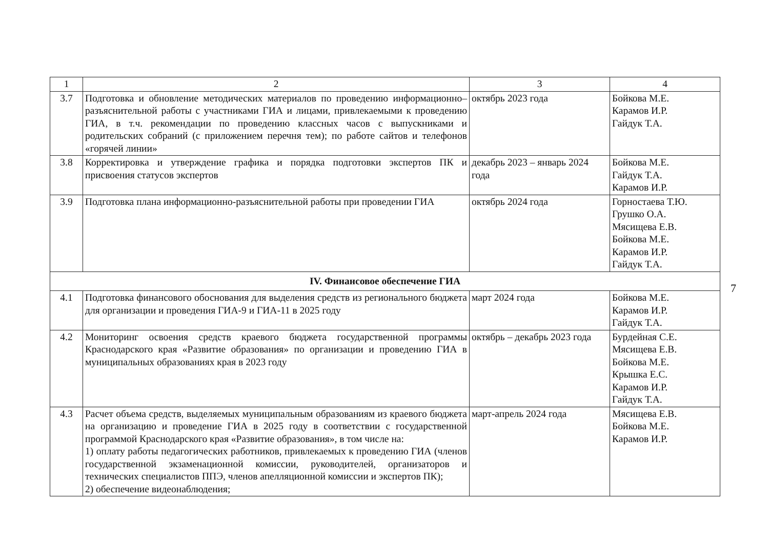| 1 | 2 | 3 | 4 |
| --- | --- | --- | --- |
| 3.7 | Подготовка и обновление методических материалов по проведению информационно–разъяснительной работы с участниками ГИА и лицами, привлекаемыми к проведению ГИА, в т.ч. рекомендации по проведению классных часов с выпускниками и родительских собраний (с приложением перечня тем); по работе сайтов и телефонов «горячей линии» | октябрь 2023 года | Бойкова М.Е. Карамов И.Р. Гайдук Т.А. |
| 3.8 | Корректировка и утверждение графика и порядка подготовки экспертов ПК и присвоения статусов экспертов | декабрь 2023 – январь 2024 года | Бойкова М.Е. Гайдук Т.А. Карамов И.Р. |
| 3.9 | Подготовка плана информационно-разъяснительной работы при проведении ГИА | октябрь 2024 года | Горностаева Т.Ю. Грушко О.А. Мясищева Е.В. Бойкова М.Е. Карамов И.Р. Гайдук Т.А. |
| IV. Финансовое обеспечение ГИА | | | |
| 4.1 | Подготовка финансового обоснования для выделения средств из регионального бюджета для организации и проведения ГИА-9 и ГИА-11 в 2025 году | март 2024 года | Бойкова М.Е. Карамов И.Р. Гайдук Т.А. |
| 4.2 | Мониторинг освоения средств краевого бюджета государственной программы Краснодарского края «Развитие образования» по организации и проведению ГИА в муниципальных образованиях края в 2023 году | октябрь – декабрь 2023 года | Бурдейная С.Е. Мясищева Е.В. Бойкова М.Е. Крышка Е.С. Карамов И.Р. Гайдук Т.А. |
| 4.3 | Расчет объема средств, выделяемых муниципальным образованиям из краевого бюджета на организацию и проведение ГИА в 2025 году в соответствии с государственной программой Краснодарского края «Развитие образования», в том числе на: 1) оплату работы педагогических работников, привлекаемых к проведению ГИА (членов государственной экзаменационной комиссии, руководителей, организаторов и технических специалистов ППЭ, членов апелляционной комиссии и экспертов ПК); 2) обеспечение видеонаблюдения; | март-апрель 2024 года | Мясищева Е.В. Бойкова М.Е. Карамов И.Р. |
7